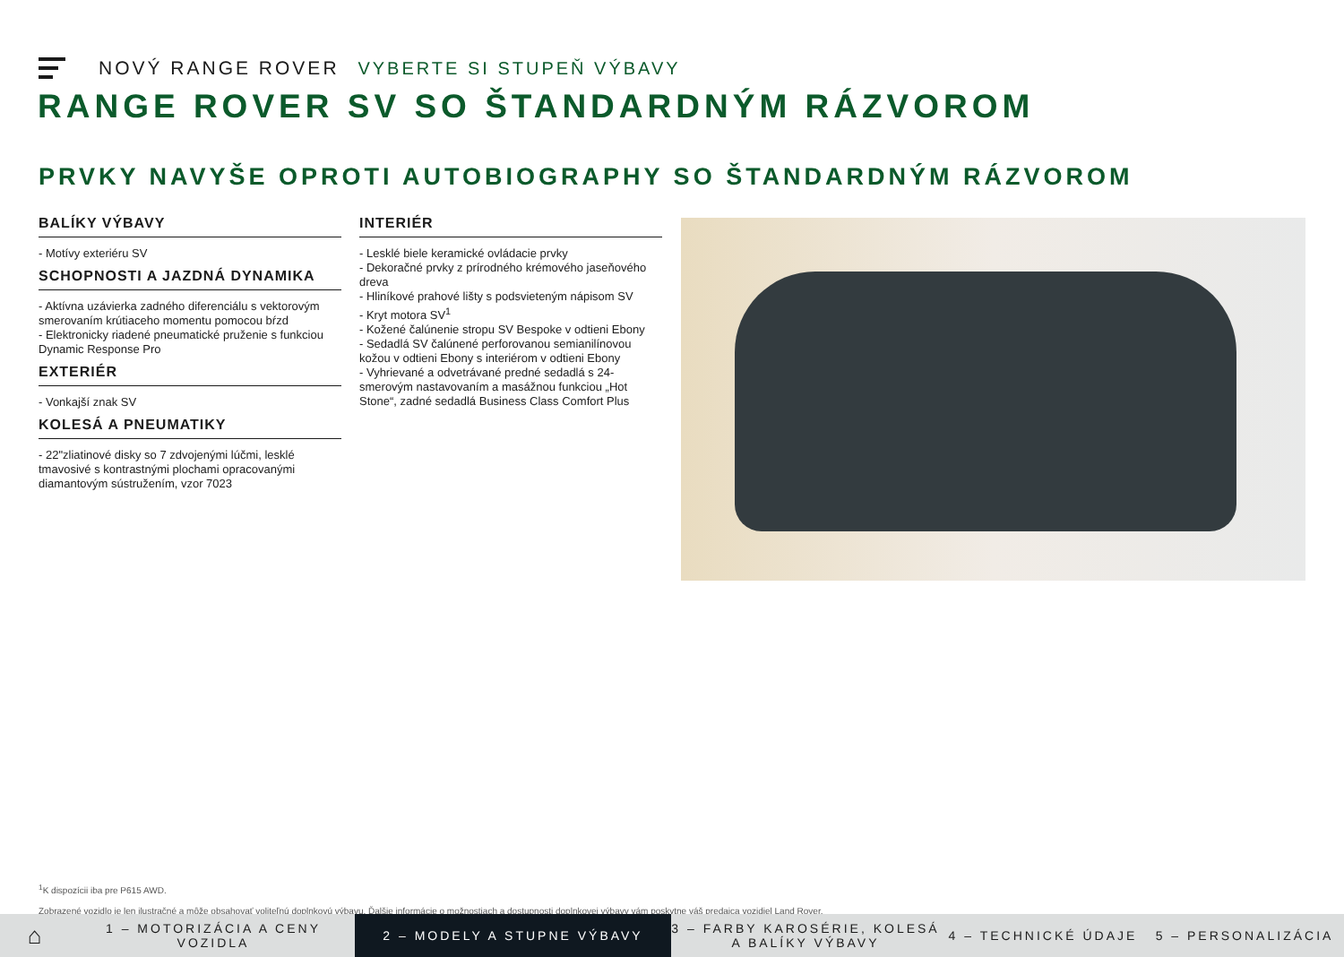NOVÝ RANGE ROVER VYBERTE SI STUPEŇ VÝBAVY
RANGE ROVER SV SO ŠTANDARDNÝM RÁZVOROM
PRVKY NAVYŠE OPROTI AUTOBIOGRAPHY SO ŠTANDARDNÝM RÁZVOROM
BALÍKY VÝBAVY
- Motívy exteriéru SV
SCHOPNOSTI A JAZDNÁ DYNAMIKA
- Aktívna uzávierka zadného diferenciálu s vektorovým smerovaním krútiaceho momentu pomocou bŕzd
- Elektronicky riadené pneumatické pruženie s funkciou Dynamic Response Pro
EXTERIÉR
- Vonkajší znak SV
KOLESÁ A PNEUMATIKY
- 22"zliatinové disky so 7 zdvojenými lúčmi, lesklé tmavosivé s kontrastnými plochami opracovanými diamantovým sústružením, vzor 7023
INTERIÉR
- Lesklé biele keramické ovládacie prvky
- Dekoračné prvky z prírodného krémového jaseňového dreva
- Hliníkové prahové lišty s podsvieteným nápisom SV
- Kryt motora SV<sup>1</sup>
- Kožené čalúnenie stropu SV Bespoke v odtieni Ebony
- Sedadlá SV čalúnené perforovanou semianilínovou kožou v odtieni Ebony s interiérom v odtieni Ebony
- Vyhrievané a odvetrávané predné sedadlá s 24-smerovým nastavovaním a masážnou funkciou „Hot Stone“, zadné sedadlá Business Class Comfort Plus
<sup>1</sup> K dispozícii iba pre P615 AWD.
Zobrazené vozidlo je len ilustračné a môže obsahovať voliteľnú doplnkovú výbavu. Ďalšie informácie o možnostiach a dostupnosti doplnkovej výbavy vám poskytne váš predajca vozidiel Land Rover.
⌂
1 – MOTORIZÁCIA A CENY VOZIDLA
2 – MODELY A STUPNE VÝBAVY
3 – FARBY KAROSÉRIE, KOLESÁ A BALÍKY VÝBAVY
4 – TECHNICKÉ ÚDAJE 5 – PERSONALIZÁCIA